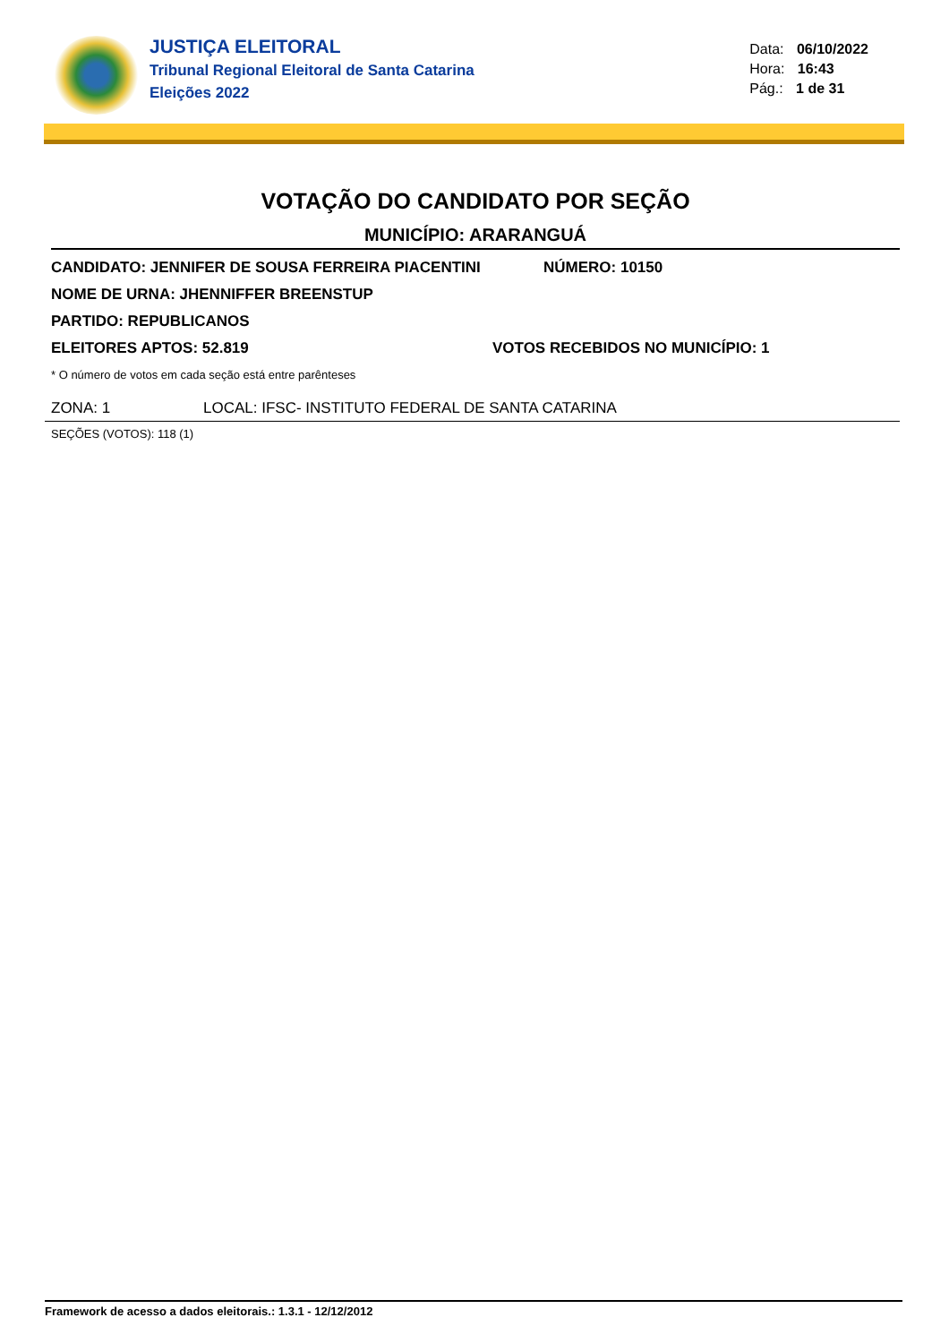JUSTIÇA ELEITORAL
Tribunal Regional Eleitoral de Santa Catarina
Eleições 2022
Data: 06/10/2022
Hora: 16:43
Pág.: 1 de 31
VOTAÇÃO DO CANDIDATO POR SEÇÃO
MUNICÍPIO: ARARANGUÁ
CANDIDATO: JENNIFER DE SOUSA FERREIRA PIACENTINI NÚMERO: 10150
NOME DE URNA: JHENNIFFER BREENSTUP
PARTIDO: REPUBLICANOS
ELEITORES APTOS: 52.819 VOTOS RECEBIDOS NO MUNICÍPIO: 1
* O número de votos em cada seção está entre parênteses
ZONA: 1 LOCAL: IFSC- INSTITUTO FEDERAL DE SANTA CATARINA
SEÇÕES (VOTOS): 118 (1)
Framework de acesso a dados eleitorais.: 1.3.1 - 12/12/2012